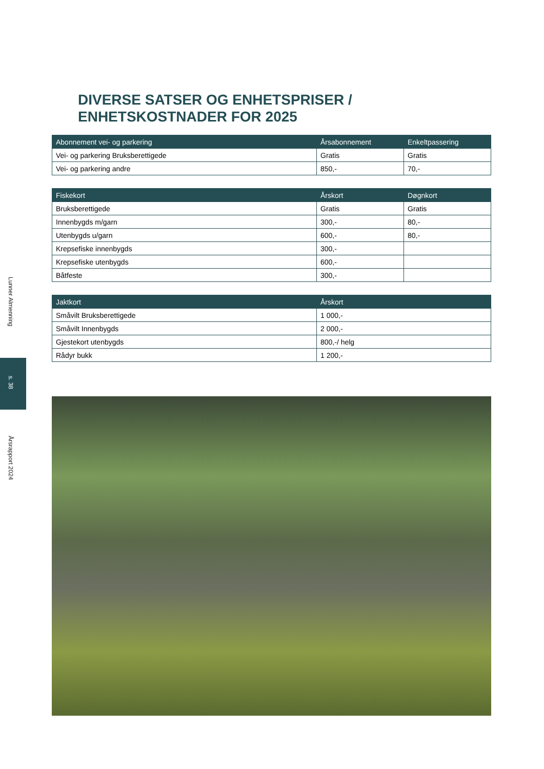Lunner Almenning
s. 38
Årsrapport 2024
DIVERSE SATSER OG ENHETSPRISER /
ENHETSKOSTNADER FOR 2025
| Abonnement vei- og parkering | Årsabonnement | Enkeltpassering |
| --- | --- | --- |
| Vei- og parkering Bruksberettigede | Gratis | Gratis |
| Vei- og parkering andre | 850,- | 70,- |
| Fiskekort | Årskort | Døgnkort |
| --- | --- | --- |
| Bruksberettigede | Gratis | Gratis |
| Innenbygds m/garn | 300,- | 80,- |
| Utenbygds u/garn | 600,- | 80,- |
| Krepsefiske innenbygds | 300,- | |
| Krepsefiske utenbygds | 600,- | |
| Båtfeste | 300,- | |
| Jaktkort | Årskort |
| --- | --- |
| Småvilt Bruksberettigede | 1 000,- |
| Småvilt Innenbygds | 2 000,- |
| Gjestekort utenbygds | 800,-/ helg |
| Rådyr bukk | 1 200,- |